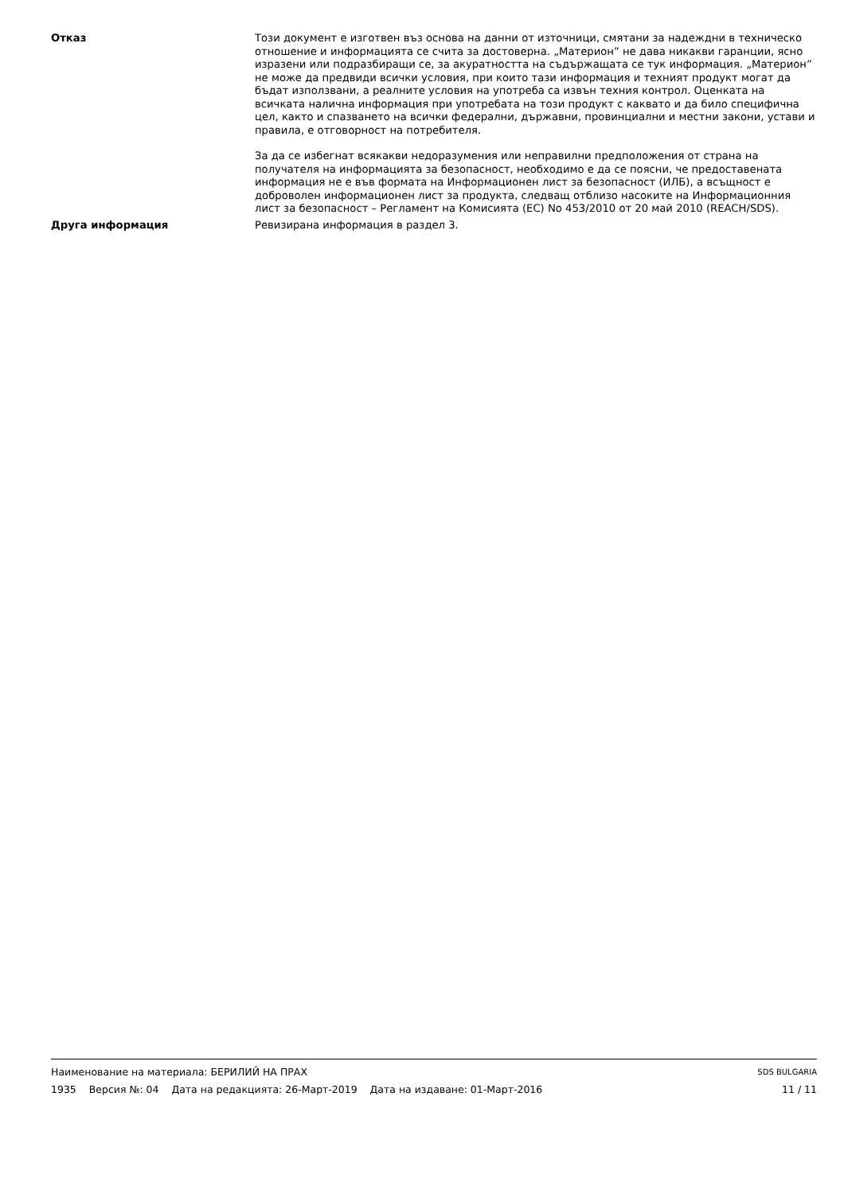Отказ Този документ е изготвен въз основа на данни от източници, смятани за надеждни в техническо отношение и информацията се счита за достоверна. „Материон” не дава никакви гаранции, ясно изразени или подразбиращи се, за акуратността на съдържащата се тук информация. „Материон” не може да предвиди всички условия, при които тази информация и техният продукт могат да бъдат използвани, а реалните условия на употреба са извън техния контрол. Оценката на всичката налична информация при употребата на този продукт с каквато и да било специфична цел, както и спазването на всички федерални, държавни, провинциални и местни закони, устави и правила, е отговорност на потребителя.
За да се избегнат всякакви недоразумения или неправилни предположения от страна на получателя на информацията за безопасност, необходимо е да се поясни, че предоставената информация не е във формата на Информационен лист за безопасност (ИЛБ), а всъщност е доброволен информационен лист за продукта, следващ отблизо насоките на Информационния лист за безопасност – Регламент на Комисията (ЕС) No 453/2010 от 20 май 2010 (REACH/SDS).
Друга информация Ревизирана информация в раздел 3.
Наименование на материала: БЕРИЛИЙ НА ПРАХ SDS BULGARIA
1935 Версия №: 04 Дата на редакцията: 26-Март-2019 Дата на издаване: 01-Март-2016 11 / 11